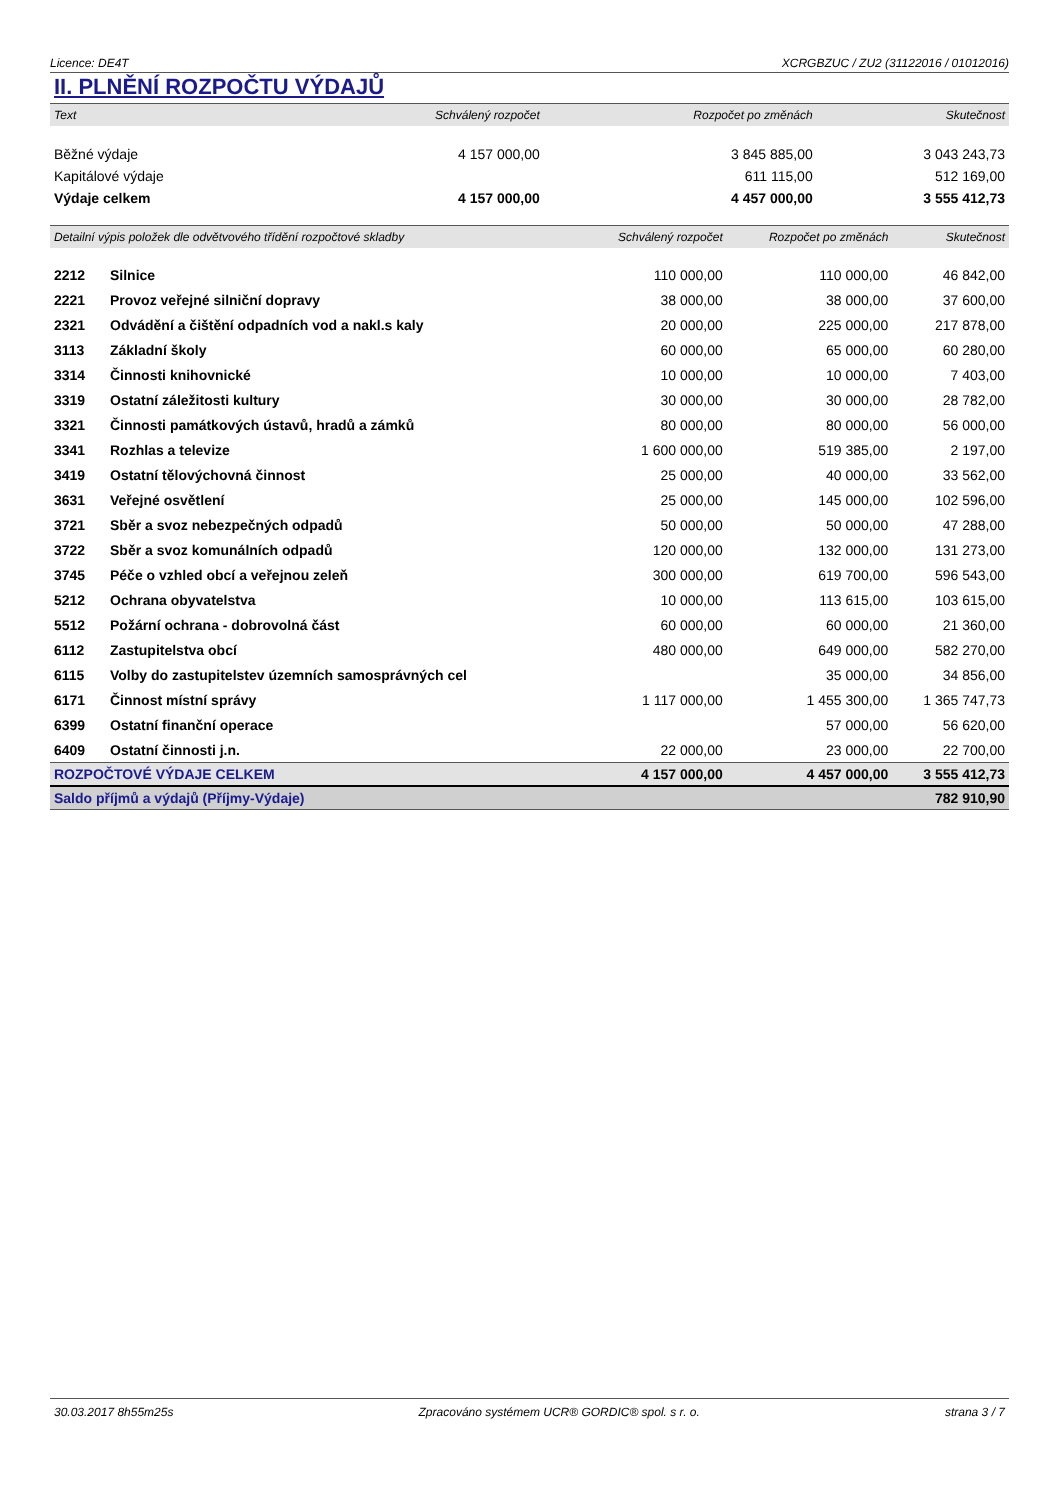Licence: DE4T XCRGBZUC / ZU2 (31122016 / 01012016)
II. PLNĚNÍ ROZPOČTU VÝDAJŮ
| Text | Schválený rozpočet | Rozpočet po změnách | Skutečnost |
| --- | --- | --- | --- |
| Běžné výdaje | 4 157 000,00 | 3 845 885,00 | 3 043 243,73 |
| Kapitálové výdaje | | 611 115,00 | 512 169,00 |
| Výdaje celkem | 4 157 000,00 | 4 457 000,00 | 3 555 412,73 |
| Detailní výpis položek dle odvětvového třídění rozpočtové skladby | | Schválený rozpočet | Rozpočet po změnách | Skutečnost |
| --- | --- | --- | --- | --- |
| 2212 | Silnice | 110 000,00 | 110 000,00 | 46 842,00 |
| 2221 | Provoz veřejné silniční dopravy | 38 000,00 | 38 000,00 | 37 600,00 |
| 2321 | Odvádění a čištění odpadních vod a nakl.s kaly | 20 000,00 | 225 000,00 | 217 878,00 |
| 3113 | Základní školy | 60 000,00 | 65 000,00 | 60 280,00 |
| 3314 | Činnosti knihovnické | 10 000,00 | 10 000,00 | 7 403,00 |
| 3319 | Ostatní záležitosti kultury | 30 000,00 | 30 000,00 | 28 782,00 |
| 3321 | Činnosti památkových ústavů, hradů a zámků | 80 000,00 | 80 000,00 | 56 000,00 |
| 3341 | Rozhlas a televize | 1 600 000,00 | 519 385,00 | 2 197,00 |
| 3419 | Ostatní tělovýchovná činnost | 25 000,00 | 40 000,00 | 33 562,00 |
| 3631 | Veřejné osvětlení | 25 000,00 | 145 000,00 | 102 596,00 |
| 3721 | Sběr a svoz nebezpečných odpadů | 50 000,00 | 50 000,00 | 47 288,00 |
| 3722 | Sběr a svoz komunálních odpadů | 120 000,00 | 132 000,00 | 131 273,00 |
| 3745 | Péče o vzhled obcí a veřejnou zeleň | 300 000,00 | 619 700,00 | 596 543,00 |
| 5212 | Ochrana obyvatelstva | 10 000,00 | 113 615,00 | 103 615,00 |
| 5512 | Požární ochrana - dobrovolná část | 60 000,00 | 60 000,00 | 21 360,00 |
| 6112 | Zastupitelstva obcí | 480 000,00 | 649 000,00 | 582 270,00 |
| 6115 | Volby do zastupitelstev územních samosprávných cel | | 35 000,00 | 34 856,00 |
| 6171 | Činnost místní správy | 1 117 000,00 | 1 455 300,00 | 1 365 747,73 |
| 6399 | Ostatní finanční operace | | 57 000,00 | 56 620,00 |
| 6409 | Ostatní činnosti j.n. | 22 000,00 | 23 000,00 | 22 700,00 |
| ROZPOČTOVÉ VÝDAJE CELKEM | | 4 157 000,00 | 4 457 000,00 | 3 555 412,73 |
| Saldo příjmů a výdajů (Příjmy-Výdaje) | | | | 782 910,90 |
30.03.2017 8h55m25s Zpracováno systémem UCR® GORDIC® spol. s r. o. strana 3 / 7